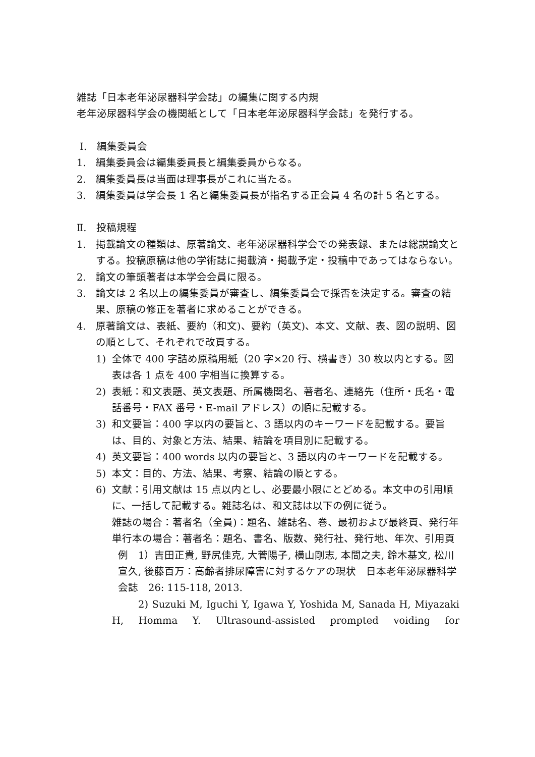雑誌「日本老年泌尿器科学会誌」の編集に関する内規
老年泌尿器科学会の機関紙として「日本老年泌尿器科学会誌」を発行する。
Ⅰ.　編集委員会
1. 編集委員会は編集委員長と編集委員からなる。
2. 編集委員長は当面は理事長がこれに当たる。
3. 編集委員は学会長 1 名と編集委員長が指名する正会員 4 名の計 5 名とする。
Ⅱ.　投稿規程
1. 掲載論文の種類は、原著論文、老年泌尿器科学会での発表録、または総説論文とする。投稿原稿は他の学術誌に掲載済・掲載予定・投稿中であってはならない。
2. 論文の筆頭著者は本学会会員に限る。
3. 論文は 2 名以上の編集委員が審査し、編集委員会で採否を決定する。審査の結果、原稿の修正を著者に求めることができる。
4. 原著論文は、表紙、要約（和文)、要約（英文)、本文、文献、表、図の説明、図の順として、それぞれで改頁する。
1) 全体で 400 字詰め原稿用紙（20 字×20 行、横書き）30 枚以内とする。図表は各 1 点を 400 字相当に換算する。
2) 表紙：和文表題、英文表題、所属機関名、著者名、連絡先（住所・氏名・電話番号・FAX 番号・E-mail アドレス）の順に記載する。
3) 和文要旨：400 字以内の要旨と、3 語以内のキーワードを記載する。要旨は、目的、対象と方法、結果、結論を項目別に記載する。
4) 英文要旨：400 words 以内の要旨と、3 語以内のキーワードを記載する。
5) 本文：目的、方法、結果、考察、結論の順とする。
6) 文献：引用文献は 15 点以内とし、必要最小限にとどめる。本文中の引用順に、一括して記載する。雑誌名は、和文誌は以下の例に従う。
雑誌の場合：著者名（全員)：題名、雑誌名、巻、最初および最終頁、発行年
単行本の場合：著者名：題名、書名、版数、発行社、発行地、年次、引用頁
例　1）吉田正貴, 野尻佳克, 大菅陽子, 横山剛志, 本間之夫, 鈴木基文, 松川宣久, 後藤百万：高齢者排尿障害に対するケアの現状　日本老年泌尿器科学会誌　26: 115-118, 2013.
2) Suzuki M, Iguchi Y, Igawa Y, Yoshida M, Sanada H, Miyazaki H, Homma Y. Ultrasound-assisted prompted voiding for